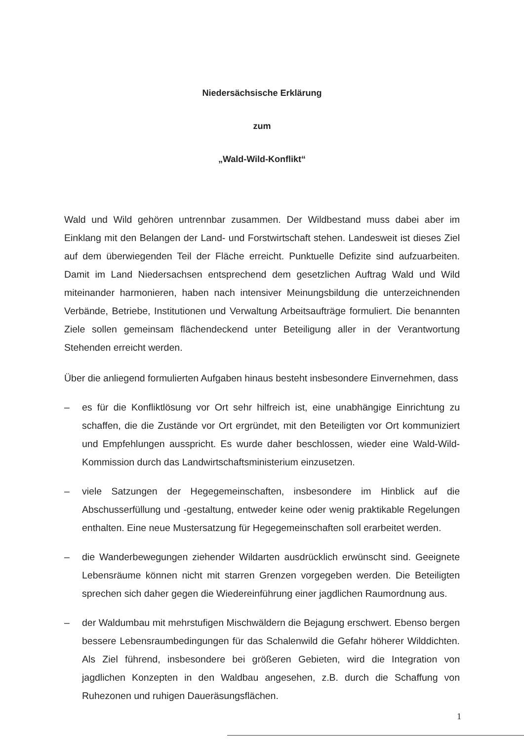Niedersächsische Erklärung
zum
„Wald-Wild-Konflikt“
Wald und Wild gehören untrennbar zusammen. Der Wildbestand muss dabei aber im Einklang mit den Belangen der Land- und Forstwirtschaft stehen. Landesweit ist dieses Ziel auf dem überwiegenden Teil der Fläche erreicht. Punktuelle Defizite sind aufzuarbeiten. Damit im Land Niedersachsen entsprechend dem gesetzlichen Auftrag Wald und Wild miteinander harmonieren, haben nach intensiver Meinungsbildung die unterzeichnenden Verbände, Betriebe, Institutionen und Verwaltung Arbeitsaufträge formuliert. Die benannten Ziele sollen gemeinsam flächendeckend unter Beteiligung aller in der Verantwortung Stehenden erreicht werden.
Über die anliegend formulierten Aufgaben hinaus besteht insbesondere Einvernehmen, dass
– es für die Konfliktlösung vor Ort sehr hilfreich ist, eine unabhängige Einrichtung zu schaffen, die die Zustände vor Ort ergründet, mit den Beteiligten vor Ort kommuniziert und Empfehlungen ausspricht. Es wurde daher beschlossen, wieder eine Wald-Wild-Kommission durch das Landwirtschaftsministerium einzusetzen.
– viele Satzungen der Hegegemeinschaften, insbesondere im Hinblick auf die Abschusserfüllung und -gestaltung, entweder keine oder wenig praktikable Regelungen enthalten. Eine neue Mustersatzung für Hegegemeinschaften soll erarbeitet werden.
– die Wanderbewegungen ziehender Wildarten ausdrücklich erwünscht sind. Geeignete Lebensräume können nicht mit starren Grenzen vorgegeben werden. Die Beteiligten sprechen sich daher gegen die Wiedereinführung einer jagdlichen Raumordnung aus.
– der Waldumbau mit mehrstufigen Mischwäldern die Bejagung erschwert. Ebenso bergen bessere Lebensraumbedingungen für das Schalenwild die Gefahr höherer Wilddichten. Als Ziel führend, insbesondere bei größeren Gebieten, wird die Integration von jagdlichen Konzepten in den Waldbau angesehen, z.B. durch die Schaffung von Ruhezonen und ruhigen Daueräsungsflächen.
1